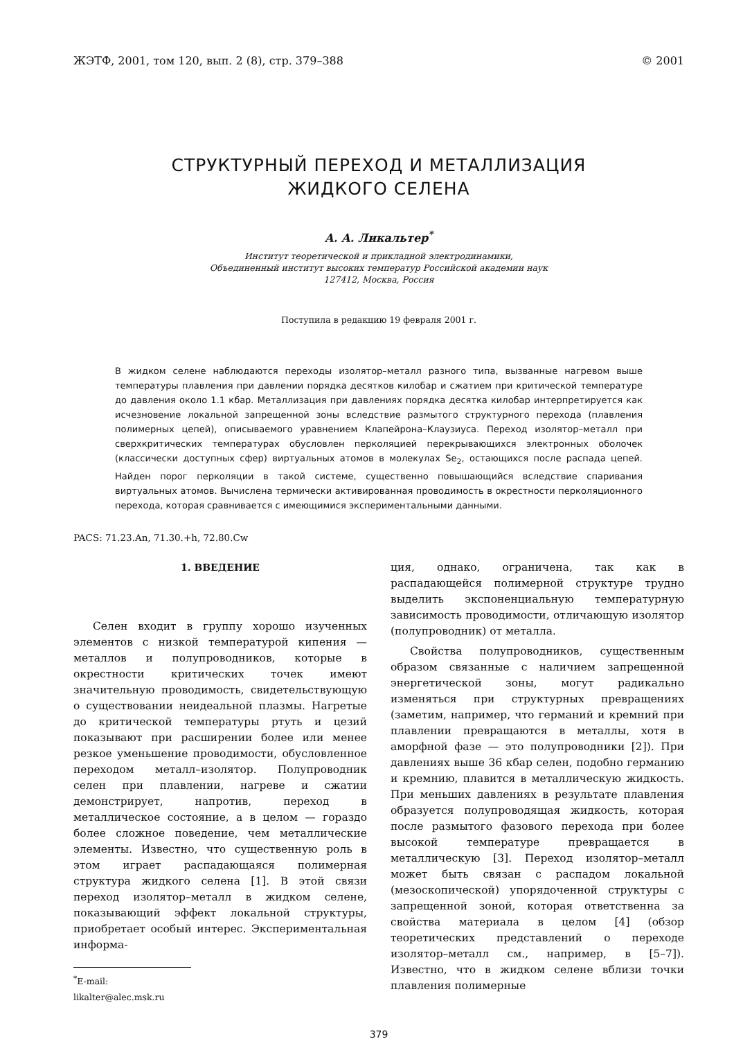ЖЭТФ, 2001, том 120, вып. 2 (8), стр. 379–388 © 2001
СТРУКТУРНЫЙ ПЕРЕХОД И МЕТАЛЛИЗАЦИЯ
ЖИДКОГО СЕЛЕНА
А. А. Ликальтер<sup>*</sup>
Институт теоретической и прикладной электродинамики,
Объединенный институт высоких температур Российской академии наук
127412, Москва, Россия
Поступила в редакцию 19 февраля 2001 г.
В жидком селене наблюдаются переходы изолятор–металл разного типа, вызванные нагревом выше температуры плавления при давлении порядка десятков килобар и сжатием при критической температуре до давления около 1.1 кбар. Металлизация при давлениях порядка десятка килобар интерпретируется как исчезновение локальной запрещенной зоны вследствие размытого структурного перехода (плавления полимерных цепей), описываемого уравнением Клапейрона–Клаузиуса. Переход изолятор–металл при сверхкритических температурах обусловлен перколяцией перекрывающихся электронных оболочек (классически доступных сфер) виртуальных атомов в молекулах Se<sub>2</sub>, остающихся после распада цепей. Найден порог перколяции в такой системе, существенно повышающийся вследствие спаривания виртуальных атомов. Вычислена термически активированная проводимость в окрестности перколяционного перехода, которая сравнивается с имеющимися экспериментальными данными.
PACS: 71.23.An, 71.30.+h, 72.80.Cw
1. ВВЕДЕНИЕ
Селен входит в группу хорошо изученных элементов с низкой температурой кипения — металлов и полупроводников, которые в окрестности критических точек имеют значительную проводимость, свидетельствующую о существовании неидеальной плазмы. Нагретые до критической температуры ртуть и цезий показывают при расширении более или менее резкое уменьшение проводимости, обусловленное переходом металл–изолятор. Полупроводник селен при плавлении, нагреве и сжатии демонстрирует, напротив, переход в металлическое состояние, а в целом — гораздо более сложное поведение, чем металлические элементы. Известно, что существенную роль в этом играет распадающаяся полимерная структура жидкого селена [1]. В этой связи переход изолятор–металл в жидком селене, показывающий эффект локальной структуры, приобретает особый интерес. Экспериментальная информа-
<sup>*</sup> E-mail: likalter@alec.msk.ru
ция, однако, ограничена, так как в распадающейся полимерной структуре трудно выделить экспоненциальную температурную зависимость проводимости, отличающую изолятор (полупроводник) от металла.
Свойства полупроводников, существенным образом связанные с наличием запрещенной энергетической зоны, могут радикально изменяться при структурных превращениях (заметим, например, что германий и кремний при плавлении превращаются в металлы, хотя в аморфной фазе — это полупроводники [2]). При давлениях выше 36 кбар селен, подобно германию и кремнию, плавится в металлическую жидкость. При меньших давлениях в результате плавления образуется полупроводящая жидкость, которая после размытого фазового перехода при более высокой температуре превращается в металлическую [3]. Переход изолятор–металл может быть связан с распадом локальной (мезоскопической) упорядоченной структуры с запрещенной зоной, которая ответственна за свойства материала в целом [4] (обзор теоретических представлений о переходе изолятор–металл см., например, в [5–7]). Известно, что в жидком селене вблизи точки плавления полимерные
379